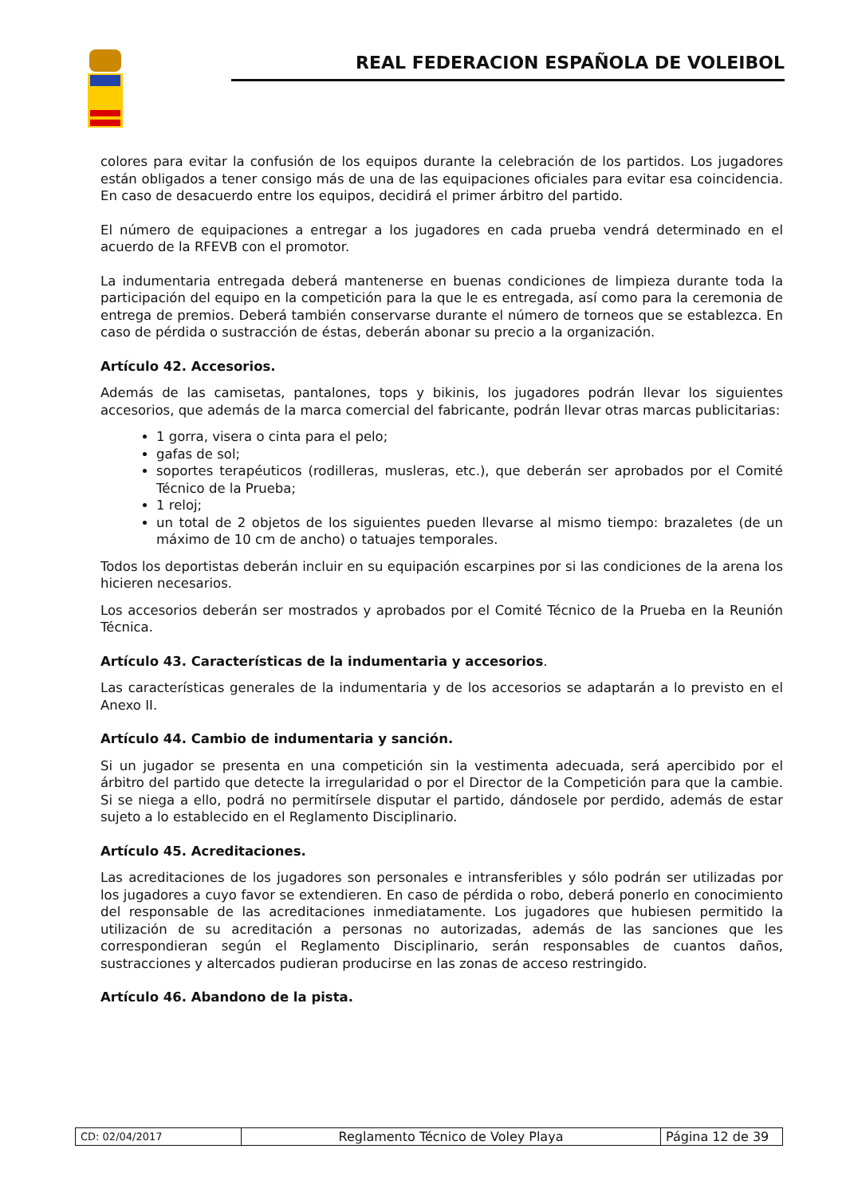REAL FEDERACION ESPAÑOLA DE VOLEIBOL
colores para evitar la confusión de los equipos durante la celebración de los partidos. Los jugadores están obligados a tener consigo más de una de las equipaciones oficiales para evitar esa coincidencia. En caso de desacuerdo entre los equipos, decidirá el primer árbitro del partido.
El número de equipaciones a entregar a los jugadores en cada prueba vendrá determinado en el acuerdo de la RFEVB con el promotor.
La indumentaria entregada deberá mantenerse en buenas condiciones de limpieza durante toda la participación del equipo en la competición para la que le es entregada, así como para la ceremonia de entrega de premios. Deberá también conservarse durante el número de torneos que se establezca. En caso de pérdida o sustracción de éstas, deberán abonar su precio a la organización.
Artículo 42. Accesorios.
Además de las camisetas, pantalones, tops y bikinis, los jugadores podrán llevar los siguientes accesorios, que además de la marca comercial del fabricante, podrán llevar otras marcas publicitarias:
1 gorra, visera o cinta para el pelo;
gafas de sol;
soportes terapéuticos (rodilleras, musleras, etc.), que deberán ser aprobados por el Comité Técnico de la Prueba;
1 reloj;
un total de 2 objetos de los siguientes pueden llevarse al mismo tiempo: brazaletes (de un máximo de 10 cm de ancho) o tatuajes temporales.
Todos los deportistas deberán incluir en su equipación escarpines por si las condiciones de la arena los hicieren necesarios.
Los accesorios deberán ser mostrados y aprobados por el Comité Técnico de la Prueba en la Reunión Técnica.
Artículo 43. Características de la indumentaria y accesorios.
Las características generales de la indumentaria y de los accesorios se adaptarán a lo previsto en el Anexo II.
Artículo 44. Cambio de indumentaria y sanción.
Si un jugador se presenta en una competición sin la vestimenta adecuada, será apercibido por el árbitro del partido que detecte la irregularidad o por el Director de la Competición para que la cambie. Si se niega a ello, podrá no permitírsele disputar el partido, dándosele por perdido, además de estar sujeto a lo establecido en el Reglamento Disciplinario.
Artículo 45. Acreditaciones.
Las acreditaciones de los jugadores son personales e intransferibles y sólo podrán ser utilizadas por los jugadores a cuyo favor se extendieren. En caso de pérdida o robo, deberá ponerlo en conocimiento del responsable de las acreditaciones inmediatamente. Los jugadores que hubiesen permitido la utilización de su acreditación a personas no autorizadas, además de las sanciones que les correspondieran según el Reglamento Disciplinario, serán responsables de cuantos daños, sustracciones y altercados pudieran producirse en las zonas de acceso restringido.
Artículo 46. Abandono de la pista.
| CD: 02/04/2017 | Reglamento Técnico de Voley Playa | Página 12 de 39 |